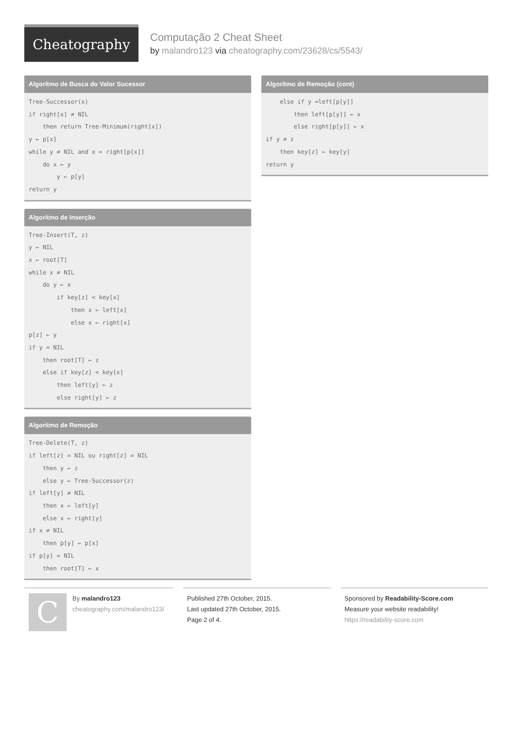Cheatography
Computação 2 Cheat Sheet
by malandro123 via cheatography.com/23628/cs/5543/
Algoritmo de Busca do Valor Sucessor
Tree-Successor(x)
if right[x] ≠ NIL
    then return Tree-Minimum(right[x])
y ← p[x]
while y ≠ NIL and x = right[p[x]]
    do x ← y
        y ← p[y]
return y
Algoritmo de Inserção
Tree-Insert(T, z)
y ← NIL
x ← root[T]
while x ≠ NIL
    do y ← x
        if key[z] < key[x]
            then x ← left[x]
            else x ← right[x]
p[z] ← y
if y = NIL
    then root[T] ← z
    else if key[z] < key[x]
        then left[y] ← z
        else right[y] ← z
Algoritmo de Remoção
Tree-Delete(T, z)
if left[z] = NIL ou right[z] = NIL
    then y ← z
    else y ← Tree-Successor(z)
if left[y] ≠ NIL
    then x ← left[y]
    else x ← right[y]
if x ≠ NIL
    then p[y] ← p[x]
if p[y] = NIL
    then root[T] ← x
Algoritmo de Remoção (cont)
    else if y =left[p[y]]
        then left[p[y]] ← x
        else right[p[y]] ← x
if y ≠ z
    then key[z] ← key[y]
return y
C
By malandro123
cheatography.com/malandro123/
Published 27th October, 2015.
Last updated 27th October, 2015.
Page 2 of 4.
Sponsored by Readability-Score.com
Measure your website readability!
https://readability-score.com